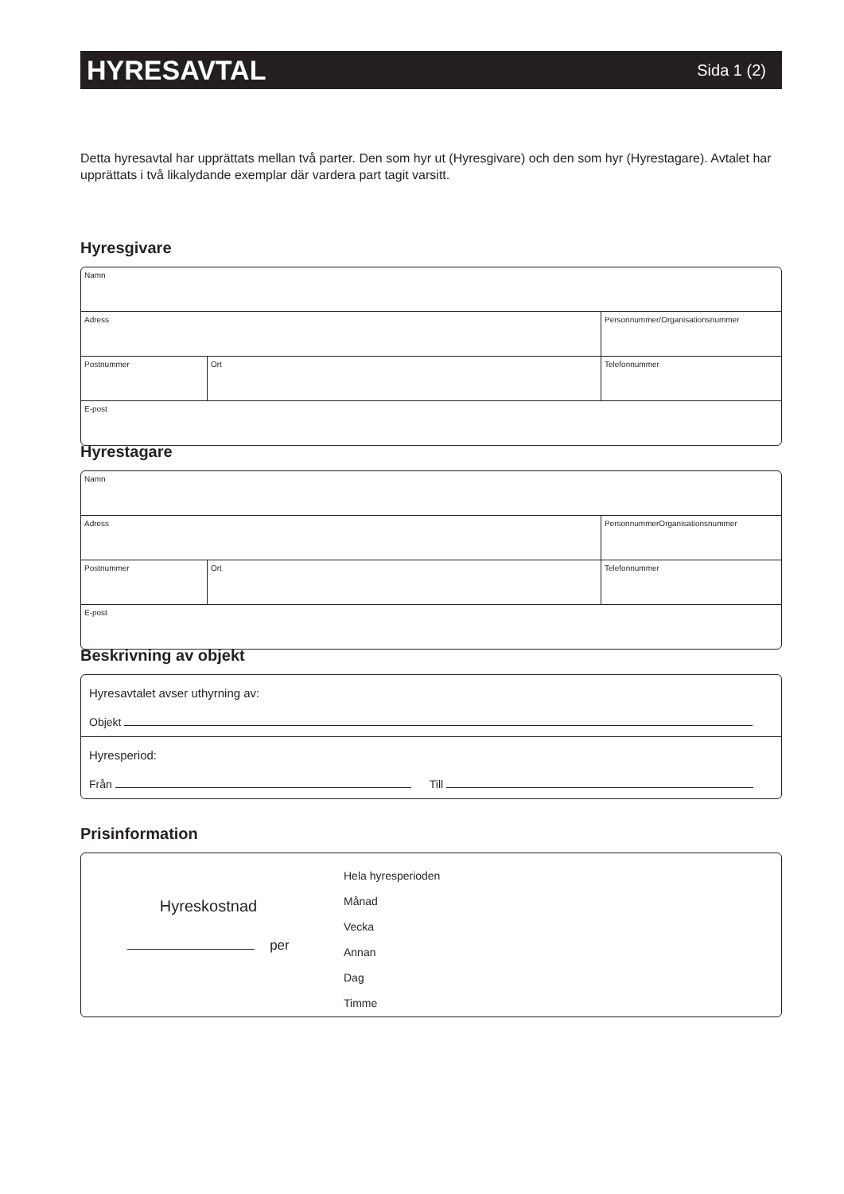HYRESAVTAL
Sida 1 (2)
Detta hyresavtal har upprättats mellan två parter. Den som hyr ut (Hyresgivare) och den som hyr (Hyrestagare). Avtalet har upprättats i två likalydande exemplar där vardera part tagit varsitt.
Hyresgivare
| Namn | | |
| Adress | | Personnummer/Organisationsnummer |
| Postnummer | Ort | Telefonnummer |
| E-post | | |
Hyrestagare
| Namn | | |
| Adress | | PersonnummerOrganisationsnummer |
| Postnummer | Ort | Telefonnummer |
| E-post | | |
Beskrivning av objekt
Hyresavtalet avser uthyrning av:
Objekt
Hyresperiod:
Från Till
Prisinformation
Hyreskostnad
per
Hela hyresperioden
Månad
Vecka
Annan
Dag
Timme